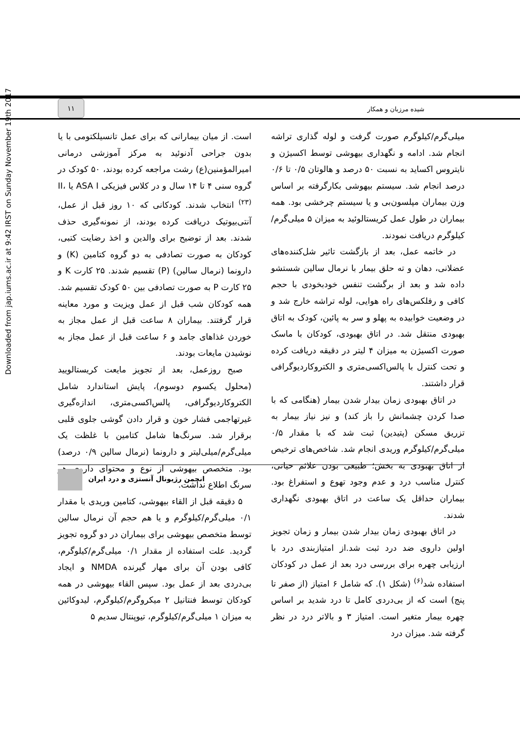Downloaded from jap.iums.ac.ir at 9:42 IRST on Sunday November 19th 2017
۱۱
شیده مرزبان و همکار
است. از میان بیمارانی که برای عمل تانسیلکتومی با یا بدون جراحی آدنوئید به مرکز آموزشی درمانی امیرالمؤمنین(ع) رشت مراجعه کرده بودند، ۵۰ کودک در گروه سنی ۴ تا ۱۴ سال و در کلاس فیزیکی ASA I یا II، <sup>(۲۳)</sup> انتخاب شدند. کودکانی که ۱۰ روز قبل از عمل، آنتی‌بیوتیک دریافت کرده بودند، از نمونه‌گیری حذف شدند. بعد از توضیح برای والدین و اخذ رضایت کتبی، کودکان به صورت تصادفی به دو گروه کتامین (K) و دارونما (نرمال سالین) (P) تقسیم شدند. ۲۵ کارت K و ۲۵ کارت P به صورت تصادفی بین ۵۰ کودک تقسیم شد. همه کودکان شب قبل از عمل ویزیت و مورد معاینه قرار گرفتند. بیماران ۸ ساعت قبل از عمل مجاز به خوردن غذاهای جامد و ۶ ساعت قبل از عمل مجاز به نوشیدن مایعات بودند.
صبح روزعمل، بعد از تجویز مایعت کریستالویید (محلول یکسوم دوسوم)، پایش استاندارد شامل الکتروکاردیوگرافی، پالس‌اکسی‌متری، اندازه‌گیری غیرتهاجمی فشار خون و قرار دادن گوشی جلوی قلبی برقرار شد. سرنگ‌ها شامل کتامین با غلظت یک میلی‌گرم/میلی‌لیتر و دارونما (نرمال سالین ۰/۹ درصد) بود. متخصص بیهوشی از نوع و محتوای داروی هر سرنگ اطلاع نداشت.
۵ دقیقه قبل از القاء بیهوشی، کتامین وریدی با مقدار ۰/۱ میلی‌گرم/کیلوگرم و یا هم حجم آن نرمال سالین توسط متخصص بیهوشی برای بیماران در دو گروه تجویز گردید. علت استفاده از مقدار ۰/۱ میلی‌گرم/کیلوگرم، کافی بودن آن برای مهار گیرنده NMDA و ایجاد بی‌دردی بعد از عمل بود. سپس القاء بیهوشی در همه کودکان توسط فنتانیل ۲ میکروگرم/کیلوگرم، لیدوکائین به میزان ۱ میلی‌گرم/کیلوگرم، تیوپنتال سدیم ۵
میلی‌گرم/کیلوگرم صورت گرفت و لوله گذاری تراشه انجام شد. ادامه و نگهداری بیهوشی توسط اکسیژن و نایتروس اکساید به نسبت ۵۰ درصد و هالوتان ۰/۵ تا ۰/۶ درصد انجام شد. سیستم بیهوشی بکارگرفته بر اساس وزن بیماران مپلسون‌بی و یا سیستم چرخشی بود. همه بیماران در طول عمل کریستالوئید به میزان ۵ میلی‌گرم/کیلوگرم دریافت نمودند.
در خاتمه عمل، بعد از بازگشت تاثیر شل‌کننده‌های عضلانی، دهان و ته حلق بیمار با نرمال سالین شستشو داده شد و بعد از برگشت تنفس خودبخودی با حجم کافی و رفلکس‌های راه هوایی، لوله تراشه خارج شد و در وضعیت خوابیده به پهلو و سر به پائین، کودک به اتاق بهبودی منتقل شد. در اتاق بهبودی، کودکان با ماسک صورت اکسیژن به میزان ۴ لیتر در دقیقه دریافت کرده و تحت کنترل با پالس‌اکسی‌متری و الکتروکاردیوگرافی قرار داشتند.
در اتاق بهبودی زمان بیدار شدن بیمار (هنگامی که با صدا کردن چشمانش را باز کند) و نیز نیاز بیمار به تزریق مسکن (پتیدین) ثبت شد که با مقدار ۰/۵ میلی‌گرم/کیلوگرم وریدی انجام شد. شاخص‌های ترخیص از اتاق بهبودی به بخش؛ طبیعی بودن علائم حیاتی، کنترل مناسب درد و عدم وجود تهوع و استفراغ بود. بیماران حداقل یک ساعت در اتاق بهبودی نگهداری شدند.
در اتاق بهبودی زمان بیدار شدن بیمار و زمان تجویز اولین داروی ضد درد ثبت شد.از امتیازبندی درد با ارزیابی چهره برای بررسی درد بعد از عمل در کودکان استفاده شد<sup>(۶)</sup> (شکل ۱). که شامل ۶ امتیاز (از صفر تا پنج) است که از بی‌دردی کامل تا درد شدید بر اساس چهره بیمار متغیر است. امتیاز ۳ و بالاتر درد در نظر گرفته شد. میزان درد
انجمن رژیونال آنستزی و درد ایران